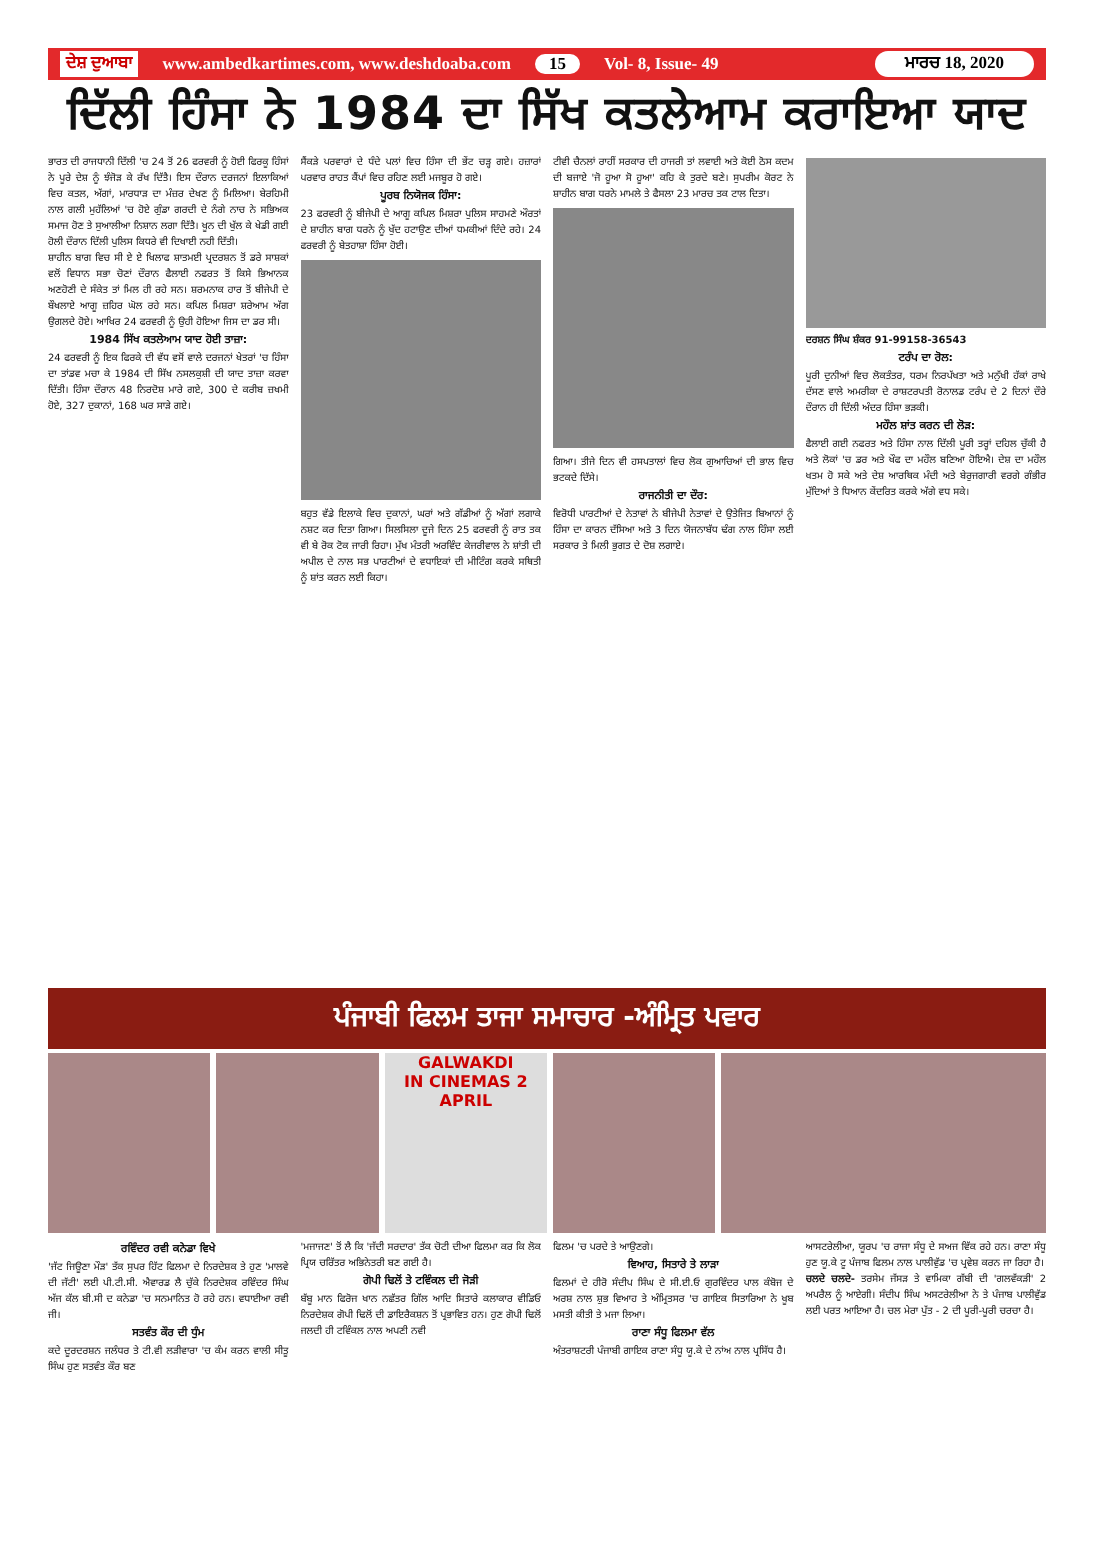ਦੇਸ਼ ਦੁਆਬਾ www.ambedkartimes.com, www.deshdoaba.com 15 Vol- 8, Issue- 49 ਮਾਰਚ 18, 2020
ਦਿੱਲੀ ਹਿੰਸਾ ਨੇ 1984 ਦਾ ਸਿੱਖ ਕਤਲੇਆਮ ਕਰਾਇਆ ਯਾਦ
ਭਾਰਤ ਦੀ ਰਾਜਧਾਨੀ ਦਿੱਲੀ 'ਚ 24 ਤੋਂ 26 ਫਰਵਰੀ ਨੂੰ ਹੋਈ ਫਿਰਕੂ ਹਿੰਸਾਂ ਨੇ ਪੂਰੇ ਦੇਸ਼ ਨੂੰ ਝੰਜੋੜ ਕੇ ਰੱਖ ਦਿੱਤੈ। ਇਸ ਦੌਰਾਨ ਦਰਜਨਾਂ ਇਲਾਕਿਆਂ ਵਿਚ ਕਤਲ, ਅੱਗਾਂ, ਮਾਰਧਾੜ ਦਾ ਮੰਜ਼ਰ ਦੇਖਣ ਨੂੰ ਮਿਲਿਆ। ਬੇਰਹਿਮੀ ਨਾਲ ਗਲੀ ਮੁਹੱਲਿਆਂ 'ਚ ਹੋਏ ਗੁੰਡਾ ਗਰਦੀ ਦੇ ਨੰਗੇ ਨਾਚ ਨੇ ਸਭਿਅਕ ਸਮਾਜ ਹੋਣ ਤੇ ਸੁਆਲੀਆ ਨਿਸ਼ਾਨ ਲਗਾ ਦਿੱਤੈ। ਖੂਨ ਦੀ ਖੁੱਲ ਕੇ ਖੇਡੀ ਗਈ ਹੋਲੀ ਦੌਰਾਨ ਦਿੱਲੀ ਪੁਲਿਸ ਕਿਧਰੇ ਵੀ ਦਿਖਾਈ ਨਹੀ ਦਿੱਤੀ।
ਸ਼ਾਹੀਨ ਬਾਗ ਵਿਚ ਸੀ ਏ ਏ ਖਿਲਾਫ ਸ਼ਾਤਮਈ ਪ੍ਰਦਰਸ਼ਨ ਤੋਂ ਡਰੇ ਸਾਸ਼ਕਾਂ ਵਲੋਂ ਵਿਧਾਨ ਸਭਾ ਚੋਣਾਂ ਦੌਰਾਨ ਫੈਲਾਈ ਨਫਰਤ ਤੋਂ ਕਿਸੇ ਭਿਆਨਕ ਅਣਹੋਣੀ ਦੇ ਸੰਕੇਤ ਤਾਂ ਮਿਲ ਹੀ ਰਹੇ ਸਨ। ਸ਼ਰਮਨਾਕ ਹਾਰ ਤੋਂ ਬੀਜੇਪੀ ਦੇ ਬੌਖਲਾਏ ਆਗੂ ਜ਼ਹਿਰ ਘੋਲ ਰਹੇ ਸਨ। ਕਪਿਲ ਮਿਸ਼ਰਾ ਸ਼ਰੇਆਮ ਅੱਗ ਉਗਲਦੇ ਹੋਏ। ਆਖਿਰ 24 ਫਰਵਰੀ ਨੂੰ ਉਹੀ ਹੋਇਆ ਜਿਸ ਦਾ ਡਰ ਸੀ।
1984 ਸਿੱਖ ਕਤਲੇਆਮ ਯਾਦ ਹੋਈ ਤਾਜ਼ਾ:
24 ਫਰਵਰੀ ਨੂੰ ਇਕ ਫਿਰਕੇ ਦੀ ਵੱਧ ਵਸੋਂ ਵਾਲੇ ਦਰਜਨਾਂ ਖੇਤਰਾਂ 'ਚ ਹਿੰਸਾ ਦਾ ਤਾਂਡਵ ਮਚਾ ਕੇ 1984 ਦੀ ਸਿੱਖ ਨਸਲਕੁਸ਼ੀ ਦੀ ਯਾਦ ਤਾਜ਼ਾ ਕਰਵਾ ਦਿੱਤੀ। ਹਿੰਸਾ ਦੌਰਾਨ 48 ਨਿਰਦੋਸ਼ ਮਾਰੇ ਗਏ, 300 ਦੇ ਕਰੀਬ ਜ਼ਖਮੀ ਹੋਏ, 327 ਦੁਕਾਨਾਂ, 168 ਘਰ ਸਾੜੇ ਗਏ।
ਸੈਂਕੜੇ ਪਰਵਾਰਾਂ ਦੇ ਧੰਦੇ ਪਲਾਂ ਵਿਚ ਹਿੰਸਾ ਦੀ ਭੇਂਟ ਚੜ੍ਹ ਗਏ। ਹਜ਼ਾਰਾਂ ਪਰਵਾਰ ਰਾਹਤ ਕੈਂਪਾਂ ਵਿਚ ਰਹਿਣ ਲਈ ਮਜਬੂਰ ਹੋ ਗਏ।
ਪੂਰਬ ਨਿਯੋਜਕ ਹਿੰਸਾ:
23 ਫਰਵਰੀ ਨੂੰ ਬੀਜੇਪੀ ਦੇ ਆਗੂ ਕਪਿਲ ਮਿਸ਼ਰਾ ਪੁਲਿਸ ਸਾਹਮਣੇ ਔਰਤਾਂ ਦੇ ਸ਼ਾਹੀਨ ਬਾਗ ਧਰਨੇ ਨੂੰ ਖੁੱਦ ਹਟਾਉਣ ਦੀਆਂ ਧਮਕੀਆਂ ਦਿੰਦੇ ਰਹੇ। 24 ਫਰਵਰੀ ਨੂੰ ਬੇਤਹਾਸ਼ਾ ਹਿੰਸਾ ਹੋਈ।
ਬਹੁਤ ਵੱਡੇ ਇਲਾਕੇ ਵਿਚ ਦੁਕਾਨਾਂ, ਘਰਾਂ ਅਤੇ ਗੱਡੀਆਂ ਨੂੰ ਅੱਗਾਂ ਲਗਾਕੇ ਨਸ਼ਟ ਕਰ ਦਿਤਾ ਗਿਆ। ਸਿਲਸਿਲਾ ਦੂਜੇ ਦਿਨ 25 ਫਰਵਰੀ ਨੂੰ ਰਾਤ ਤਕ ਵੀ ਬੇ ਰੋਕ ਟੋਕ ਜਾਰੀ ਰਿਹਾ। ਮੁੱਖ ਮੰਤਰੀ ਅਰਵਿੰਦ ਕੇਜਰੀਵਾਲ ਨੇ ਸ਼ਾਂਤੀ ਦੀ ਅਪੀਲ ਦੇ ਨਾਲ ਸਭ ਪਾਰਟੀਆਂ ਦੇ ਵਧਾਇਕਾਂ ਦੀ ਮੀਟਿੰਗ ਕਰਕੇ ਸਥਿਤੀ ਨੂੰ ਸ਼ਾਂਤ ਕਰਨ ਲਈ ਕਿਹਾ।
ਟੀਵੀ ਚੈਨਲਾਂ ਰਾਹੀਂ ਸਰਕਾਰ ਦੀ ਹਾਜਰੀ ਤਾਂ ਲਵਾਈ ਅਤੇ ਕੋਈ ਠੋਸ ਕਦਮ ਦੀ ਬਜਾਏ 'ਜੋ ਹੂਆ ਸੋ ਹੂਆ' ਕਹਿ ਕੇ ਤੁਰਦੇ ਬਣੇ। ਸੁਪਰੀਮ ਕੋਰਟ ਨੇ ਸ਼ਾਹੀਨ ਬਾਗ ਧਰਨੇ ਮਾਮਲੇ ਤੇ ਫੈਸਲਾ 23 ਮਾਰਚ ਤਕ ਟਾਲ ਦਿਤਾ।
ਗਿਆ। ਤੀਜੇ ਦਿਨ ਵੀ ਹਸਪਤਾਲਾਂ ਵਿਚ ਲੋਕ ਗੁਆਚਿਆਂ ਦੀ ਭਾਲ ਵਿਚ ਭਟਕਦੇ ਦਿੱਸੇ।
ਰਾਜਨੀਤੀ ਦਾ ਦੌਰ:
ਵਿਰੋਧੀ ਪਾਰਟੀਆਂ ਦੇ ਨੇਤਾਵਾਂ ਨੇ ਬੀਜੇਪੀ ਨੇਤਾਵਾਂ ਦੇ ਉਤੇਜਿਤ ਬਿਆਨਾਂ ਨੂੰ ਹਿੰਸਾ ਦਾ ਕਾਰਨ ਦੱਸਿਆ ਅਤੇ 3 ਦਿਨ ਯੋਜਨਾਬੱਧ ਢੰਗ ਨਾਲ ਹਿੰਸਾ ਲਈ ਸਰਕਾਰ ਤੇ ਮਿਲੀ ਭੁਗਤ ਦੇ ਦੋਸ਼ ਲਗਾਏ।
ਦਰਸ਼ਨ ਸਿੰਘ ਸ਼ੰਕਰ 91-99158-36543
ਟਰੰਪ ਦਾ ਰੋਲ:
ਪੂਰੀ ਦੁਨੀਆਂ ਵਿਚ ਲੋਕਤੰਤਰ, ਧਰਮ ਨਿਰਪੱਖਤਾ ਅਤੇ ਮਨੁੱਖੀ ਹੱਕਾਂ ਰਾਖੇ ਦੱਸਣ ਵਾਲੇ ਅਮਰੀਕਾ ਦੇ ਰਾਸ਼ਟਰਪਤੀ ਰੋਨਾਲਡ ਟਰੰਪ ਦੇ 2 ਦਿਨਾਂ ਦੌਰੇ ਦੌਰਾਨ ਹੀ ਦਿੱਲੀ ਅੰਦਰ ਹਿੰਸਾ ਭੜਕੀ।
ਮਹੌਲ ਸ਼ਾਂਤ ਕਰਨ ਦੀ ਲੋੜ:
ਫੈਲਾਈ ਗਈ ਨਫਰਤ ਅਤੇ ਹਿੰਸਾ ਨਾਲ ਦਿੱਲੀ ਪੂਰੀ ਤਰ੍ਹਾਂ ਦਹਿਲ ਚੁੱਕੀ ਹੈ ਅਤੇ ਲੋਕਾਂ 'ਚ ਡਰ ਅਤੇ ਖੌਫ ਦਾ ਮਹੌਲ ਬਣਿਆ ਹੋਇਐ। ਦੇਸ਼ ਦਾ ਮਹੌਲ ਖਤਮ ਹੋ ਸਕੇ ਅਤੇ ਦੇਸ਼ ਆਰਥਿਕ ਮੰਦੀ ਅਤੇ ਬੇਰੁਜਗਾਰੀ ਵਰਗੇ ਗੰਭੀਰ ਮੁੱਦਿਆਂ ਤੇ ਧਿਆਨ ਕੇਂਦਰਿਤ ਕਰਕੇ ਅੱਗੇ ਵਧ ਸਕੇ।
ਪੰਜਾਬੀ ਫਿਲਮ ਤਾਜਾ ਸਮਾਚਾਰ -ਅੰਮ੍ਰਿਤ ਪਵਾਰ
GALWAKDI
IN CINEMAS 2 APRIL
ਰਵਿੰਦਰ ਰਵੀ ਕਨੇਡਾ ਵਿਖੇ
'ਜੱਟ ਜਿਊਣਾ ਮੌੜ' ਤੱਕ ਸੁਪਰ ਹਿੱਟ ਫਿਲਮਾ ਦੇ ਨਿਰਦੇਸ਼ਕ ਤੇ ਹੁਣ 'ਮਾਲਵੇ ਦੀ ਜੱਟੀ' ਲਈ ਪੀ.ਟੀ.ਸੀ. ਐਵਾਰਡ ਲੈ ਚੁੱਕੇ ਨਿਰਦੇਸ਼ਕ ਰਵਿੰਦਰ ਸਿੰਘ ਅੱਜ ਕੱਲ ਬੀ.ਸੀ ਦ ਕਨੇਡਾ 'ਚ ਸਨਮਾਨਿਤ ਹੋ ਰਹੇ ਹਨ। ਵਧਾਈਆ ਰਵੀ ਜੀ।
ਸਤਵੰਤ ਕੌਰ ਦੀ ਧੁੰਮ
ਕਦੇ ਦੂਰਦਰਸ਼ਨ ਜਲੰਧਰ ਤੇ ਟੀ.ਵੀ ਲੜੀਵਾਰਾ 'ਚ ਕੰਮ ਕਰਨ ਵਾਲੀ ਸੀਤੂ ਸਿੰਘ ਹੁਣ ਸਤਵੰਤ ਕੌਰ ਬਣ
'ਮਜਾਜਣ' ਤੋਂ ਲੈ ਕਿ 'ਜੱਦੀ ਸਰਦਾਰ' ਤੱਕ ਚੋਟੀ ਦੀਆ ਫਿਲਮਾ ਕਰ ਕਿ ਲੋਕ ਪ੍ਰਿਯ ਚਰਿੱਤਰ ਅਭਿਨੇਤਰੀ ਬਣ ਗਈ ਹੈ।
ਗੋਪੀ ਢਿਲੋਂ ਤੇ ਟਵਿੰਕਲ ਦੀ ਜੋੜੀ
ਬੱਬੂ ਮਾਨ ਫਿਰੋਜ ਖਾਨ ਨਛੱਤਰ ਗਿੱਲ ਆਦਿ ਸਿਤਾਰੇ ਕਲਾਕਾਰ ਵੀਡਿਓ ਨਿਰਦੇਸ਼ਕ ਗੋਪੀ ਢਿਲੋਂ ਦੀ ਡਾਇਰੈਕਸ਼ਨ ਤੋਂ ਪ੍ਰਭਾਵਿਤ ਹਨ। ਹੁਣ ਗੋਪੀ ਢਿਲੋਂ ਜਲਦੀ ਹੀ ਟਵਿੰਕਲ ਨਾਲ ਅਪਣੀ ਨਵੀ
ਫਿਲਮ 'ਚ ਪਰਦੇ ਤੇ ਆਉਣਗੇ।
ਵਿਆਹ, ਸਿਤਾਰੇ ਤੇ ਲਾੜਾ
ਫਿਲਮਾਂ ਦੇ ਹੀਰੋ ਸੰਦੀਪ ਸਿੰਘ ਦੇ ਸੀ.ਈ.ਓ ਗੁਰਵਿੰਦਰ ਪਾਲ ਕੰਬੋਜ ਦੇ ਅਰਸ਼ ਨਾਲ ਸ਼ੁਭ ਵਿਆਹ ਤੇ ਅੰਮ੍ਰਿਤਸਰ 'ਚ ਗਾਇਕ ਸਿਤਾਰਿਆ ਨੇ ਖੂਬ ਮਸਤੀ ਕੀਤੀ ਤੇ ਮਜਾ ਲਿਆ।
ਰਾਣਾ ਸੰਧੂ ਫਿਲਮਾ ਵੱਲ
ਅੰਤਰਾਸ਼ਟਰੀ ਪੰਜਾਬੀ ਗਾਇਕ ਰਾਣਾ ਸੰਧੂ ਯੂ.ਕੇ ਦੇ ਨਾਂਅ ਨਾਲ ਪ੍ਰਸਿੱਧ ਹੈ।
ਆਸਟਰੇਲੀਆ, ਯੂਰਪ 'ਚ ਰਾਜਾ ਸੰਧੂ ਦੇ ਸਅਜ ਵਿੱਕ ਰਹੇ ਹਨ। ਰਾਣਾ ਸੰਧੂ ਹੁਣ ਯੂ.ਕੇ ਟੂ ਪੰਜਾਬ ਫਿਲਮ ਨਾਲ ਪਾਲੀਵੁੱਡ 'ਚ ਪ੍ਰਵੇਸ਼ ਕਰਨ ਜਾ ਰਿਹਾ ਹੈ।
ਚਲਦੇ ਚਲਦੇ- ਤਰਸੇਮ ਜੱਸੜ ਤੇ ਵਾਮਿਕਾ ਗੱਬੀ ਦੀ 'ਗਲਵੱਕੜੀ' 2 ਅਪਰੈਲ ਨੂੰ ਆਏਗੀ। ਸੰਦੀਪ ਸਿੰਘ ਅਸਟਰੇਲੀਆ ਨੇ ਤੇ ਪੰਜਾਬ ਪਾਲੀਵੁੱਡ ਲਈ ਪਰਤ ਆਇਆ ਹੈ। ਚਲ ਮੇਰਾ ਪੁੱਤ - 2 ਦੀ ਪੂਰੀ-ਪੂਰੀ ਚਰਚਾ ਹੈ।